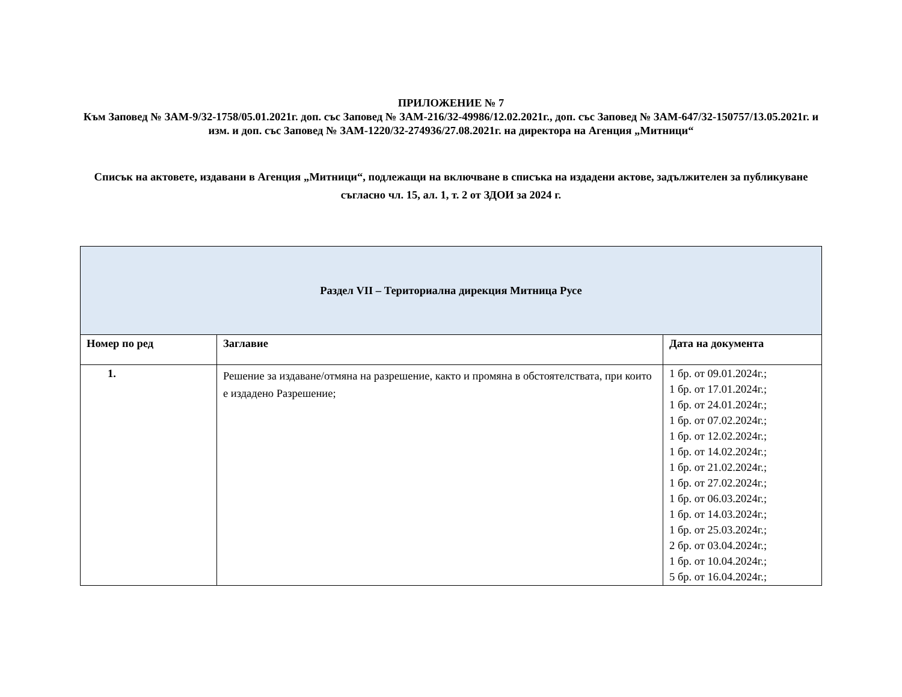ПРИЛОЖЕНИЕ № 7
Към Заповед № ЗАМ-9/32-1758/05.01.2021г. доп. със Заповед № ЗАМ-216/32-49986/12.02.2021г., доп. със Заповед № ЗАМ-647/32-150757/13.05.2021г. и изм. и доп. със Заповед № ЗАМ-1220/32-274936/27.08.2021г. на директора на Агенция „Митници“
Списък на актовете, издавани в Агенция „Митници“, подлежащи на включване в списъка на издадени актове, задължителен за публикуване съгласно чл. 15, ал. 1, т. 2 от ЗДОИ за 2024 г.
| Раздел VII – Териториална дирекция Митница Русе | | |
| Номер по ред | Заглавие | Дата на документа |
| 1. | Решение за издаване/отмяна на разрешение, както и промяна в обстоятелствата, при които е издадено Разрешение; | 1 бр. от 09.01.2024г.; 1 бр. от 17.01.2024г.; 1 бр. от 24.01.2024г.; 1 бр. от 07.02.2024г.; 1 бр. от 12.02.2024г.; 1 бр. от 14.02.2024г.; 1 бр. от 21.02.2024г.; 1 бр. от 27.02.2024г.; 1 бр. от 06.03.2024г.; 1 бр. от 14.03.2024г.; 1 бр. от 25.03.2024г.; 2 бр. от 03.04.2024г.; 1 бр. от 10.04.2024г.; 5 бр. от 16.04.2024г.; |